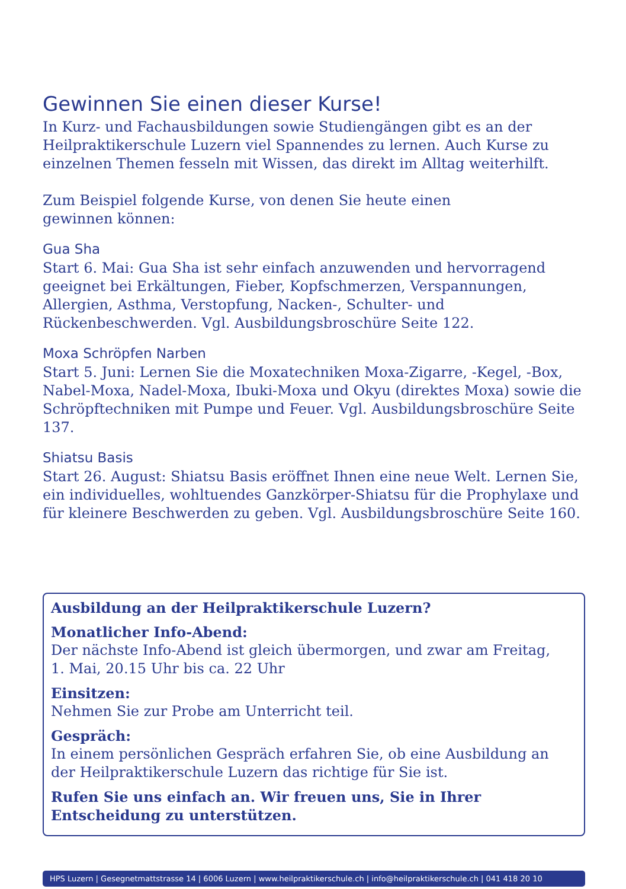Gewinnen Sie einen dieser Kurse!
In Kurz- und Fachausbildungen sowie Studiengängen gibt es an der Heilpraktikerschule Luzern viel Spannendes zu lernen. Auch Kurse zu einzelnen Themen fesseln mit Wissen, das direkt im Alltag weiterhilft.
Zum Beispiel folgende Kurse, von denen Sie heute einen
gewinnen können:
Gua Sha
Start 6. Mai: Gua Sha ist sehr einfach anzuwenden und hervorragend geeignet bei Erkältungen, Fieber, Kopfschmerzen, Verspannungen, Allergien, Asthma, Verstopfung, Nacken-, Schulter- und Rückenbeschwerden. Vgl. Ausbildungsbroschüre Seite 122.
Moxa Schröpfen Narben
Start 5. Juni: Lernen Sie die Moxatechniken Moxa-Zigarre, -Kegel, -Box, Nabel-Moxa, Nadel-Moxa, Ibuki-Moxa und Okyu (direktes Moxa) sowie die Schröpftechniken mit Pumpe und Feuer. Vgl. Ausbildungsbroschüre Seite 137.
Shiatsu Basis
Start 26. August: Shiatsu Basis eröffnet Ihnen eine neue Welt. Lernen Sie, ein individuelles, wohltuendes Ganzkörper-Shiatsu für die Prophylaxe und für kleinere Beschwerden zu geben. Vgl. Ausbildungsbroschüre Seite 160.
Ausbildung an der Heilpraktikerschule Luzern?
Monatlicher Info-Abend:
Der nächste Info-Abend ist gleich übermorgen, und zwar am Freitag,
1. Mai, 20.15 Uhr bis ca. 22 Uhr
Einsitzen:
Nehmen Sie zur Probe am Unterricht teil.
Gespräch:
In einem persönlichen Gespräch erfahren Sie, ob eine Ausbildung an der Heilpraktikerschule Luzern das richtige für Sie ist.
Rufen Sie uns einfach an. Wir freuen uns, Sie in Ihrer Entscheidung zu unterstützen.
HPS Luzern | Gesegnetmattstrasse 14 | 6006 Luzern | www.heilpraktikerschule.ch | info@heilpraktikerschule.ch | 041 418 20 10